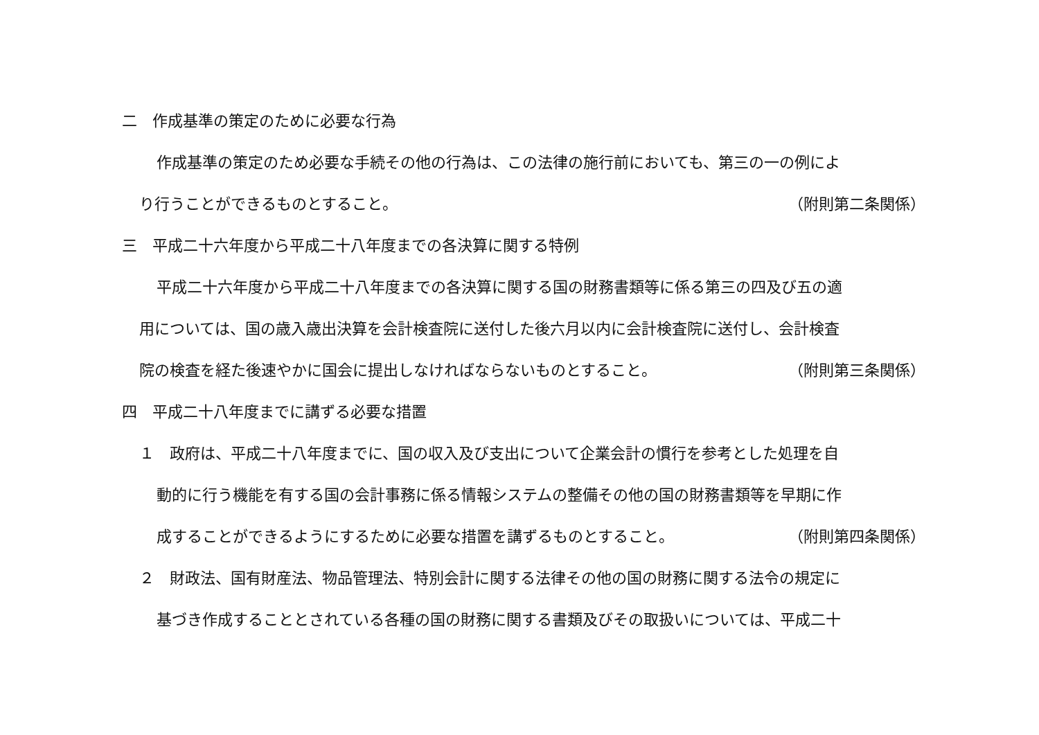二　作成基準の策定のために必要な行為
作成基準の策定のため必要な手続その他の行為は、この法律の施行前においても、第三の一の例によ
り行うことができるものとすること。 （附則第二条関係）
三　平成二十六年度から平成二十八年度までの各決算に関する特例
平成二十六年度から平成二十八年度までの各決算に関する国の財務書類等に係る第三の四及び五の適
用については、国の歳入歳出決算を会計検査院に送付した後六月以内に会計検査院に送付し、会計検査
院の検査を経た後速やかに国会に提出しなければならないものとすること。 （附則第三条関係）
四　平成二十八年度までに講ずる必要な措置
１　政府は、平成二十八年度までに、国の収入及び支出について企業会計の慣行を参考とした処理を自
動的に行う機能を有する国の会計事務に係る情報システムの整備その他の国の財務書類等を早期に作
成することができるようにするために必要な措置を講ずるものとすること。 （附則第四条関係）
２　財政法、国有財産法、物品管理法、特別会計に関する法律その他の国の財務に関する法令の規定に
基づき作成することとされている各種の国の財務に関する書類及びその取扱いについては、平成二十